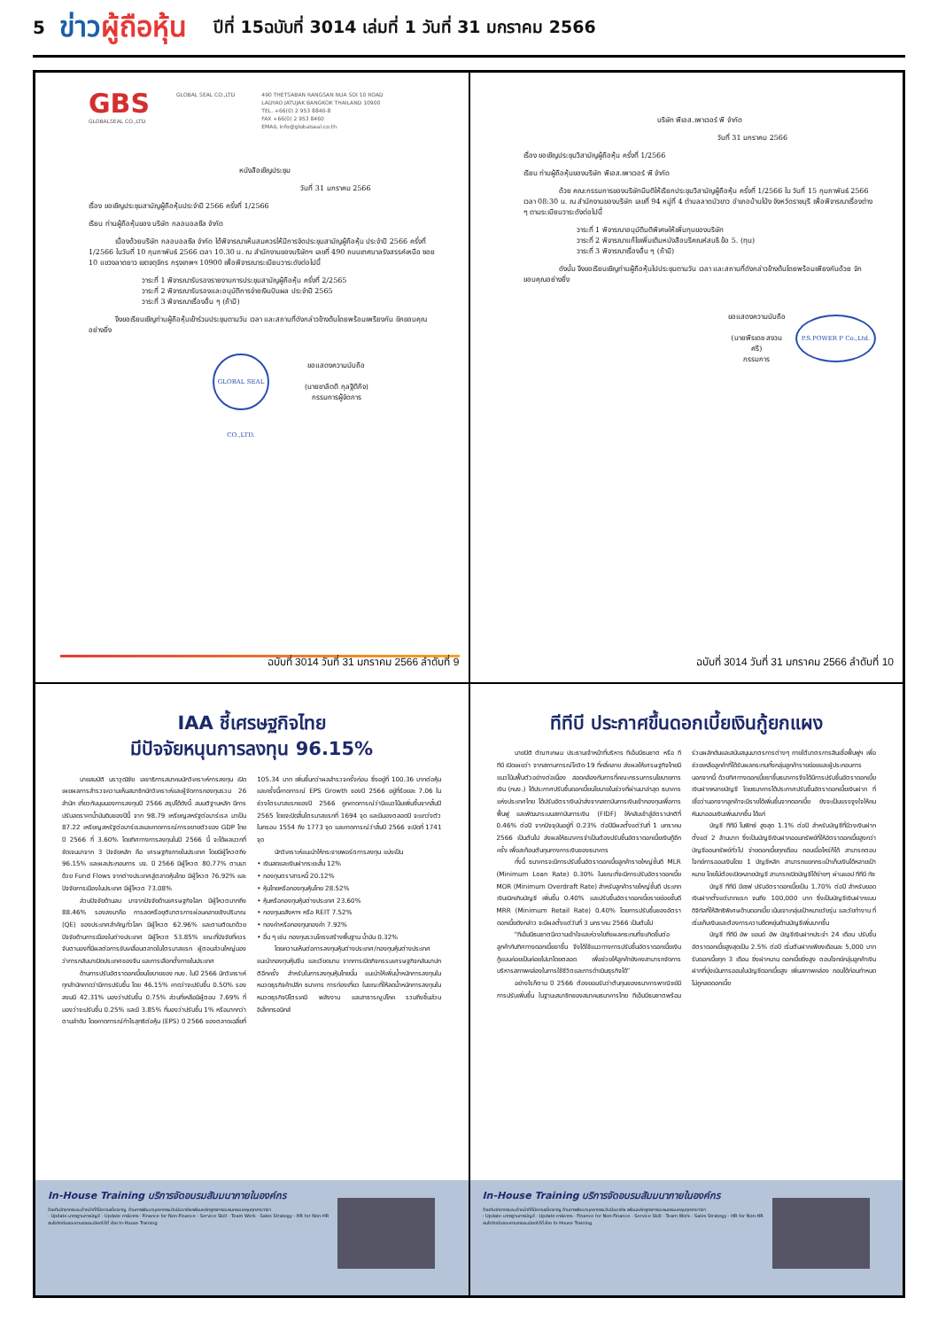5 ข่าวผู้ถือหุ้น ปีที่ 15ฉบับที่ 3014 เล่มที่ 1 วันที่ 31 มกราคม 2566
GBS
GLOBALSEAL CO.,LTD
GLOBAL SEAL CO.,LTD 490 THETSABAN RANGSAN NUA SOI 10 ROAD
LADYAO JATUJAK BANGKOK THAILAND 10900
TEL. +66(0) 2 953 8840-8
FAX +66(0) 2 953 8460
EMAIL info@globalseal.co.th
หนังสือเชิญประชุม
วันที่ 31 มกราคม 2566
เรื่อง ขอเชิญประชุมสามัญผู้ถือหุ้นประจำปี 2566 ครั้งที่ 1/2566
เรียน ท่านผู้ถือหุ้นของ บริษัท กลอบอลซีล จำกัด
เนื่องด้วยบริษัท กลอบอลซีล จำกัด ได้พิจารณาเห็นสมควรให้มีการจัดประชุมสามัญผู้ถือหุ้น ประจำปี 2566 ครั้งที่ 1/2566 ในวันที่ 10 กุมภาพันธ์ 2566 เวลา 10.30 น. ณ สำนักงานของบริษัทฯ เลขที่ 490 ถนนเทศบาลรังสรรค์เหนือ ซอย 10 แขวงลาดยาว เขตจตุจักร กรุงเทพฯ 10900 เพื่อพิจารณาระเบียบวาระดังต่อไปนี้
วาระที่ 1 พิจารณารับรองรายงานการประชุมสามัญผู้ถือหุ้น ครั้งที่ 2/2565
วาระที่ 2 พิจารณารับรองและอนุมัติการจ่ายเงินปันผล ประจำปี 2565
วาระที่ 3 พิจารณาเรื่องอื่น ๆ (ถ้ามี)
จึงขอเรียนเชิญท่านผู้ถือหุ้นเข้าร่วมประชุมตามวัน เวลา และสถานที่ดังกล่าวข้างต้นโดยพร้อมเพรียงกัน ขักขอบคุณอย่างยิ่ง
GLOBAL SEAL CO.,LTD.
ขอแสดงความนับถือ
(นายชาลิตติ กุลฐิติกิจ)
กรรมการผู้จัดการ
ฉบับที่ 3014 วันที่ 31 มกราคม 2566 ลำดับที่ 9
บริษัท พีเอส.เพาเวอร์ พี จำกัด
วันที่ 31 มกราคม 2566
เรื่อง ขอเชิญประชุมวิสามัญผู้ถือหุ้น ครั้งที่ 1/2566
เรียน ท่านผู้ถือหุ้นของบริษัท พีเอส.เพาเวอร์ พี จำกัด
ด้วย คณะกรรมการของบริษัทมีมติให้เรียกประชุมวิสามัญผู้ถือหุ้น ครั้งที่ 1/2566 ใน วันที่ 15 กุมภาพันธ์ 2566 เวลา 08:30 น. ณ สำนักงานของบริษัท เลขที่ 94 หมู่ที่ 4 ตำบลลาดบัวขาว อำเภอบ้านโป่ง จังหวัดราชบุรี เพื่อพิจารณาเรื่องต่าง ๆ ตามระเบียบวาระดังต่อไปนี้
วาระที่ 1 พิจารณาอนุมัติมติพิเศษให้เพิ่มทุนของบริษัท
วาระที่ 2 พิจารณาแก้ไขเพิ่มเติมหนังสือบริคณห์สนธิ ข้อ 5. (ทุน)
วาระที่ 3 พิจารณาเรื่องอื่น ๆ (ถ้ามี)
ดังนั้น จึงขอเรียนเชิญท่านผู้ถือหุ้นไปประชุมตามวัน เวลา และสถานที่ดังกล่าวข้างต้นโดยพร้อมเพียงกันด้วย จักขอบคุณอย่างยิ่ง
ขอแสดงความนับถือ
(นายพีรเดช สงวนศรี)
กรรมการ
P.S.POWER P Co.,Ltd.
ฉบับที่ 3014 วันที่ 31 มกราคม 2566 ลำดับที่ 10
IAA ชี้เศรษฐกิจไทย
มีปัจจัยหนุนการลงทุน 96.15%
นายสมบัติ นราวุฒิชัย เลขาธิการสมาคมนักวิเคราะห์การลงทุน เปิดเผยผลการสำรวจความเห็นสมาชิกนักวิเคราะห์และผู้จัดการกองทุนรวม 26 สำนัก เกี่ยวกับมุมมองการลงทุนปี 2566 สรุปได้ดังนี้ สมมติฐานหลัก มีการปรับลดราคาน้ำมันดิบของปีนี้ จาก 98.79 เหรียญสหรัฐต่อบาร์เรล มาเป็น 87.22 เหรียญสหรัฐต่อบาร์เรลและคาดการณ์การขยายตัวของ GDP ไทย ปี 2566 ที่ 3.60% โดยทิศทางการลงทุนในปี 2566 นี้ จะได้ผลบวกที่ชัดเจนมาจาก 3 ปัจจัยหลัก คือ เศรษฐกิจภายในประเทศ โดยมีผู้โหวตถึง 96.15% และผลประกอบการ บจ. ปี 2566 มีผู้โหวต 80.77% ตามมาด้วย Fund Flows จากต่างประเทศสู่ตลาดหุ้นไทย มีผู้โหวต 76.92% และปัจจัยการเมืองในประเทศ มีผู้โหวต 73.08%
ส่วนปัจจัยด้านลบ มาจากปัจจัยด้านเศรษฐกิจโลก มีผู้โหวตมากถึง 88.46% รองลงมาคือ การลดหรือยุติมาตรการผ่อนคลายเชิงปริมาณ (QE) ของประเทศสำคัญทั่วโลก มีผู้โหวต 62.96% และตามติดมาด้วยปัจจัยด้านการเมืองในต่างประเทศ มีผู้โหวต 53.85% ขณะที่ปัจจัยที่ควรจับตามองที่มีผลต่อการขับเคลื่อนตลาดในไตรมาสแรก ผู้ตอบส่วนใหญ่มองว่าการกลับมาเปิดประเทศของจีน และการเลือกตั้งภายในประเทศ
ด้านการปรับอัตราดอกเบี้ยนโยบายของ กนง. ในปี 2566 นักวิเคราะห์ทุกสำนักคาดว่ามีการปรับขึ้น โดย 46.15% คาดว่าจะปรับขึ้น 0.50% รองลงมมี 42.31% มองว่าปรับขึ้น 0.75% ส่วนที่เหลือมีผู้ตอบ 7.69% ที่มองว่าจะปรับขึ้น 0.25% และมี 3.85% ที่มองว่าปรับขึ้น 1% หรือมากกว่า ตามลำดับ โดยคาดการณ์กำไรสุทธิต่อหุ้น (EPS) ปี 2566 ของตลาดเฉลี่ยที่ 105.34 บาท เพิ่มขึ้นกว่าผลสำรวจครั้งก่อน ซึ่งอยู่ที่ 100.36 บาทต่อหุ้น และครั้งนี้คาดการณ์ EPS Growth ของปี 2566 อยู่ที่ร้อยละ 7.06 ในช่วงไตรมาสแรกของปี 2566 ถูกคาดการณ์ว่ามีแนวโน้มเพิ่มขึ้นจากสิ้นปี 2565 โดยจะปิดสิ้นไตรมาสแรกที่ 1694 จุด และมีมองตลอดปี จะแกว่งตัวในกรอบ 1554 ถึง 1773 จุด และคาดการณ์ว่าสิ้นปี 2566 จะปิดที่ 1741 จุด
นักวิเคราะห์แนะนำให้กระจายพอร์ตการลงทุน แบ่งเป็น
• เงินสดและเงินฝากระยะสั้น 12%
• กองทุนตราสารหนี้ 20.12%
• หุ้นไทยหรือกองทุนหุ้นไทย 28.52%
• หุ้นหรือกองทุนหุ้นต่างประเทศ 23.60%
• กองทุนอสังหาฯ หรือ REIT 7.52%
• ทองคำหรือกองทุนทองคำ 7.92%
• อื่น ๆ เช่น กองทุนรวมโครงสร้างพื้นฐาน น้ำมัน 0.32%
โดยความเห็นต่อการลงทุนหุ้นต่างประเทศ/กองทุนหุ้นต่างประเทศ แนะนำกองทุนหุ้นจีน และเวียดนาม จากการเปิดกิจกรรมเศรษฐกิจกลับมาปกติอีกครั้ง สำหรับในการลงทุนหุ้นไทยนั้น แนะนำให้เพิ่มน้ำหนักการลงทุนในหมวดธุรกิจค้าปลีก ธนาคาร การท่องเที่ยว ในขณะที่ให้ลดน้ำหนักการลงทุนในหมวดธุรกิจปิโตรเคมี พลังงาน และสาธารณูปโภค รวมถึงชิ้นส่วนอิเล็กทรอนิกส์
In-House Training บริการจัดอบรมสัมมนาภายในองค์กร
ด้วยทีมวิทยากรและเจ้าหน้าที่ที่มีความเชี่ยวชาญ ด้านการพัฒนาบุคลากรระดับมืออาชีพ พร้อมหลักสูตรการอบรมครอบคลุมทุกสาขาวิชา
- Update มาตรฐานการบัญชี - Update ภาษีอากร - Finance for Non-Finance - Service Skill - Team Work - Sales Strategy - HR for Non-HR
สนใจติดต่อสอบถามรายละเอียดได้ที่ ฝ่าย In-House Training
ทีทีบี ประกาศขึ้นดอกเบี้ยเงินกู้ยกแผง
นายปิติ ตัณฑเกษม ประธานเจ้าหน้าที่บริหาร ทีเอ็มบีธนชาต หรือ ทีทีบี เปิดเผยว่า จากสถานการณ์โควิด-19 ที่คลี่คลาย ส่งผลให้เศรษฐกิจไทยมีแนวโน้มฟื้นตัวอย่างต่อเนื่อง สอดคล้องกับการที่คณะกรรมการนโยบายการเงิน (กนง.) ได้ประกาศปรับขึ้นดอกเบี้ยนโยบายในช่วงที่ผ่านมาล่าสุด ธนาคารแห่งประเทศไทย ได้ปรับอัตราเงินนำส่งจากสถาบันการเงินเข้ากองทุนเพื่อการฟื้นฟู และพัฒนาระบบสถาบันการเงิน (FIDF) ให้กลับเข้าสู่อัตราปกติที่ 0.46% ต่อปี จากปัจจุบันอยู่ที่ 0.23% ต่อปีมีผลตั้งแต่วันที่ 1 มกราคม 2566 เป็นต้นไป ส่งผลให้ธนาคารจำเป็นต้องปรับขึ้นอัตราดอกเบี้ยเงินกู้อีกครั้ง เพื่อสะท้อนต้นทุนทางการเงินของธนาคาร
ทั้งนี้ ธนาคารจะมีการปรับขึ้นอัตราดอกเบี้ยลูกค้ารายใหญ่ชั้นดี MLR (Minimum Loan Rate) 0.30% ในขณะที่จะมีการปรับอัตราดอกเบี้ย MOR (Minimum Overdraft Rate) สำหรับลูกค้ารายใหญ่ชั้นดี ประเภทเงินเบิกเกินบัญชี เพิ่มขึ้น 0.40% และปรับขึ้นอัตราดอกเบี้ยรายย่อยชั้นดี MRR (Minimum Retail Rate) 0.40% โดยการปรับขึ้นของอัตราดอกเบี้ยดังกล่าว จะมีผลตั้งแต่วันที่ 3 มกราคม 2566 เป็นต้นไป
“ทีเอ็มบีธนชาตมีความเข้าใจและห่วงใยถึงผลกระทบที่จะเกิดขึ้นต่อลูกค้ากับทิศทางดอกเบี้ยขาขึ้น จึงได้ใช้แนวทางการปรับขึ้นอัตราดอกเบี้ยเงินกู้แบบค่อยเป็นค่อยไปมาโดยตลอด เพื่อช่วยให้ลูกค้ายังคงสามารถจัดการบริหารสภาพคล่องในการใช้ชีวิตและการดำเนินธุรกิจได้”
อย่างไรก็ตาม ปี 2566 ต้องยอมรับว่าต้นทุนของธนาคารพาณิชย์มีการปรับเพิ่มขึ้น ในฐานะสมาชิกของสมาคมธนาคารไทย ทีเอ็มบีธนชาตพร้อมร่วมผลักดันและสนับสนุนมาตรการต่างๆ ภายใต้มาตรการสินเชื่อฟื้นฟูฯ เพื่อช่วยเหลือลูกค้าที่ได้รับผลกระทบทั้งกลุ่มลูกค้ารายย่อยและผู้ประกอบการ นอกจากนี้ ด้วยทิศทางดอกเบี้ยขาขึ้นธนาคารจึงได้มีการปรับขึ้นอัตราดอกเบี้ยเงินฝากหลายบัญชี โดยธนาคารได้ประกาศปรับขึ้นอัตราดอกเบี้ยเงินฝาก ที่เชื่อว่านอกจากลูกค้าจะมีรายได้เพิ่มขึ้นจากดอกเบี้ย ยังจะเป็นแรงจูงใจให้คนหันมาออมเงินเพิ่มมากขึ้น ได้แก่
บัญชี ทีทีบี โนฟิกซ์ สูงสุด 1.1% ต่อปี สำหรับบัญชีที่มีวงเงินฝากตั้งแต่ 2 ล้านบาท ซึ่งเป็นบัญชีเงินฝากออมทรัพย์ที่ให้อัตราดอกเบี้ยสูงกว่าบัญชีออมทรัพย์ทั่วไป จ่ายดอกเบี้ยทุกเดือน ถอนเมื่อไหร่ก็ได้ สามารถตอบโจทย์การออมเงินโดย 1 บัญชีหลัก สามารถแยกกระเป๋าเก็บเงินได้หลายเป้าหมาย โดยไม่ต้องเปิดหลายบัญชี สามารถเปิดบัญชีได้ง่ายๆ ผ่านแอป ทีทีบี ทัช
บัญชี ทีทีบี มีเซฟ ปรับอัตราดอกเบี้ยเป็น 1.70% ต่อปี สำหรับยอดเงินฝากตั้งแต่บาทแรก จนถึง 100,000 บาท ซึ่งเป็นบัญชีเงินฝากแบบดิจิทัลที่ให้สิทธิพิเศษด้านดอกเบี้ย เน้นเจาะกลุ่มเป้าหมายวัยรุ่น และวัยทำงาน ที่เริ่มเก็บเงินและต้องการความยืดหยุ่นด้านบัญชีเพิ่มมากขึ้น
บัญชี ทีทีบี อัพ แอนด์ อัพ บัญชีเงินฝากประจำ 24 เดือน ปรับขึ้นอัตราดอกเบี้ยสูงสุดเป็น 2.5% ต่อปี เริ่มต้นฝากเพียงเดือนละ 5,000 บาท รับดอกเบี้ยทุก 3 เดือน ยิ่งฝากนาน ดอกเบี้ยยิ่งสูง ตอบโจทย์กลุ่มลูกค้าเงินฝากที่มุ่งเน้นการออมในบัญชีดอกเบี้ยสูง เพิ่มสภาพคล่อง ถอนได้ก่อนกำหนด ไม่ถูกลดดอกเบี้ย
In-House Training บริการจัดอบรมสัมมนาภายในองค์กร
ด้วยทีมวิทยากรและเจ้าหน้าที่ที่มีความเชี่ยวชาญ ด้านการพัฒนาบุคลากรระดับมืออาชีพ พร้อมหลักสูตรการอบรมครอบคลุมทุกสาขาวิชา
- Update มาตรฐานการบัญชี - Update ภาษีอากร - Finance for Non-Finance - Service Skill - Team Work - Sales Strategy - HR for Non-HR
สนใจติดต่อสอบถามรายละเอียดได้ที่ ฝ่าย In-House Training